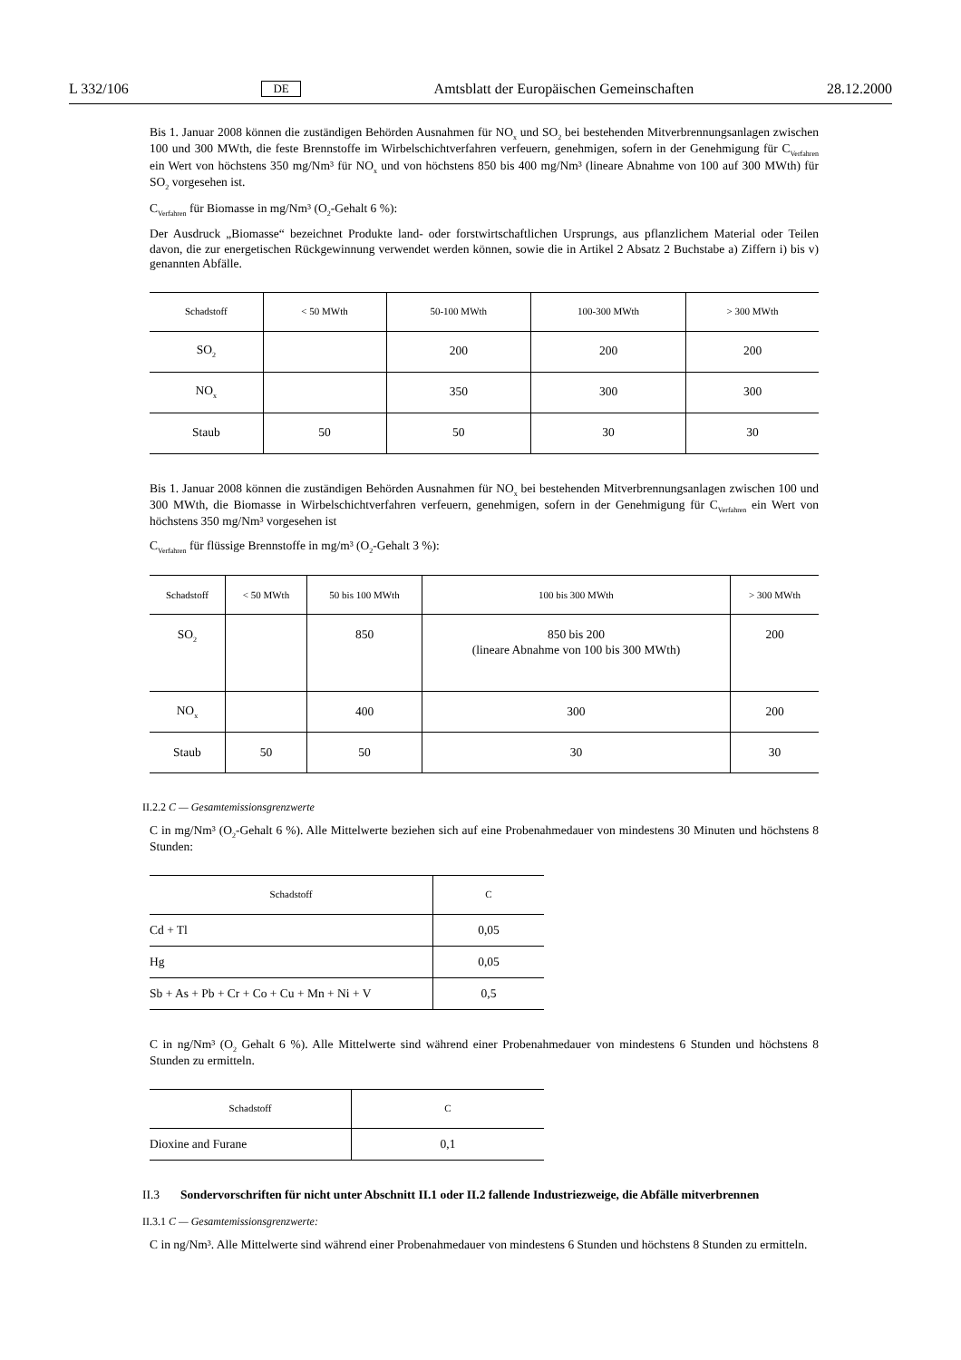L 332/106 DE Amtsblatt der Europäischen Gemeinschaften 28.12.2000
Bis 1. Januar 2008 können die zuständigen Behörden Ausnahmen für NO<sub>x</sub> und SO<sub>2</sub> bei bestehenden Mitverbrennungsanlagen zwischen 100 und 300 MWth, die feste Brennstoffe im Wirbelschichtverfahren verfeuern, genehmigen, sofern in der Genehmigung für C<sub>Verfahren</sub> ein Wert von höchstens 350 mg/Nm³ für NO<sub>x</sub> und von höchstens 850 bis 400 mg/Nm³ (lineare Abnahme von 100 auf 300 MWth) für SO<sub>2</sub> vorgesehen ist.
C<sub>Verfahren</sub> für Biomasse in mg/Nm³ (O<sub>2</sub>-Gehalt 6 %):
Der Ausdruck „Biomasse“ bezeichnet Produkte land- oder forstwirtschaftlichen Ursprungs, aus pflanzlichem Material oder Teilen davon, die zur energetischen Rückgewinnung verwendet werden können, sowie die in Artikel 2 Absatz 2 Buchstabe a) Ziffern i) bis v) genannten Abfälle.
| Schadstoff | < 50 MWth | 50-100 MWth | 100-300 MWth | > 300 MWth |
| --- | --- | --- | --- | --- |
| SO<sub>2</sub> | | 200 | 200 | 200 |
| NO<sub>x</sub> | | 350 | 300 | 300 |
| Staub | 50 | 50 | 30 | 30 |
Bis 1. Januar 2008 können die zuständigen Behörden Ausnahmen für NO<sub>x</sub> bei bestehenden Mitverbrennungsanlagen zwischen 100 und 300 MWth, die Biomasse in Wirbelschichtverfahren verfeuern, genehmigen, sofern in der Genehmigung für C<sub>Verfahren</sub> ein Wert von höchstens 350 mg/Nm³ vorgesehen ist
C<sub>Verfahren</sub> für flüssige Brennstoffe in mg/m³ (O<sub>2</sub>-Gehalt 3 %):
| Schadstoff | < 50 MWth | 50 bis 100 MWth | 100 bis 300 MWth | > 300 MWth |
| --- | --- | --- | --- | --- |
| SO<sub>2</sub> | | 850 | 850 bis 200 (lineare Abnahme von 100 bis 300 MWth) | 200 |
| NO<sub>x</sub> | | 400 | 300 | 200 |
| Staub | 50 | 50 | 30 | 30 |
II.2.2 C — Gesamtemissionsgrenzwerte
C in mg/Nm³ (O<sub>2</sub>-Gehalt 6 %). Alle Mittelwerte beziehen sich auf eine Probenahmedauer von mindestens 30 Minuten und höchstens 8 Stunden:
| Schadstoff | C |
| --- | --- |
| Cd + Tl | 0,05 |
| Hg | 0,05 |
| Sb + As + Pb + Cr + Co + Cu + Mn + Ni + V | 0,5 |
C in ng/Nm³ (O<sub>2</sub> Gehalt 6 %). Alle Mittelwerte sind während einer Probenahmedauer von mindestens 6 Stunden und höchstens 8 Stunden zu ermitteln.
| Schadstoff | C |
| --- | --- |
| Dioxine and Furane | 0,1 |
II.3 Sondervorschriften für nicht unter Abschnitt II.1 oder II.2 fallende Industriezweige, die Abfälle mitverbrennen
II.3.1 C — Gesamtemissionsgrenzwerte:
C in ng/Nm³. Alle Mittelwerte sind während einer Probenahmedauer von mindestens 6 Stunden und höchstens 8 Stunden zu ermitteln.